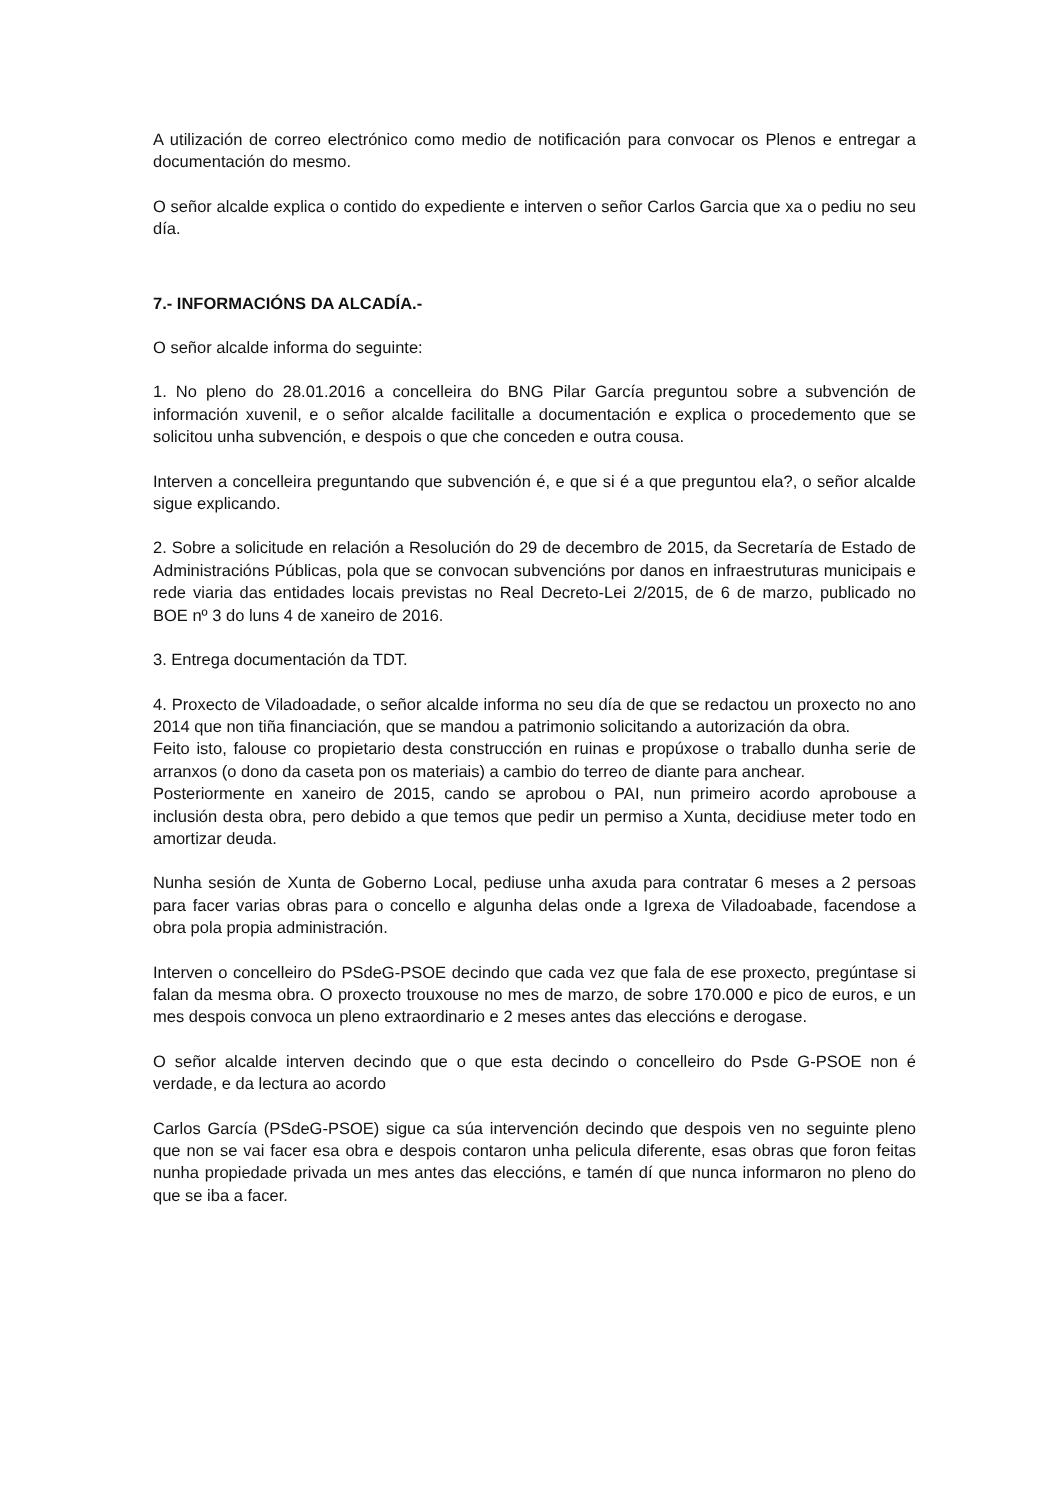A utilización de correo electrónico como medio de notificación para convocar os Plenos e entregar a documentación do mesmo.
O señor alcalde explica o contido do expediente e interven o señor Carlos Garcia que xa o pediu no seu día.
7.- INFORMACIÓNS DA ALCADÍA.-
O señor alcalde informa do seguinte:
1. No pleno do 28.01.2016 a concelleira do BNG Pilar García preguntou sobre a subvención de información xuvenil, e o señor alcalde facilitalle a documentación e explica o procedemento que se solicitou unha subvención, e despois o que che conceden e outra cousa.
Interven a concelleira preguntando que subvención é, e que si é a que preguntou ela?, o señor alcalde sigue explicando.
2. Sobre a solicitude en relación a Resolución do 29 de decembro de 2015, da Secretaría de Estado de Administracións Públicas, pola que se convocan subvencións por danos en infraestruturas municipais e rede viaria das entidades locais previstas no Real Decreto-Lei 2/2015, de 6 de marzo, publicado no BOE nº 3 do luns 4 de xaneiro de 2016.
3. Entrega documentación da TDT.
4. Proxecto de Viladoadade, o señor alcalde informa no seu día de que se redactou un proxecto no ano 2014 que non tiña financiación, que se mandou a patrimonio solicitando a autorización da obra.
Feito isto, falouse co propietario desta construcción en ruinas e propúxose o traballo dunha serie de arranxos (o dono da caseta pon os materiais) a cambio do terreo de diante para anchear.
Posteriormente en xaneiro de 2015, cando se aprobou o PAI, nun primeiro acordo aprobouse a inclusión desta obra, pero debido a que temos que pedir un permiso a Xunta, decidiuse meter todo en amortizar deuda.
Nunha sesión de Xunta de Goberno Local, pediuse unha axuda para contratar 6 meses a 2 persoas para facer varias obras para o concello e algunha delas onde a Igrexa de Viladoabade, facendose a obra pola propia administración.
Interven o concelleiro do PSdeG-PSOE decindo que cada vez que fala de ese proxecto, pregúntase si falan da mesma obra. O proxecto trouxouse no mes de marzo, de sobre 170.000 e pico de euros, e un mes despois convoca un pleno extraordinario e 2 meses antes das eleccións e derogase.
O señor alcalde interven decindo que o que esta decindo o concelleiro do Psde G-PSOE non é verdade, e da lectura ao acordo
Carlos García (PSdeG-PSOE) sigue ca súa intervención decindo que despois ven no seguinte pleno que non se vai facer esa obra e despois contaron unha pelicula diferente, esas obras que foron feitas nunha propiedade privada un mes antes das eleccións, e tamén dí que nunca informaron no pleno do que se iba a facer.